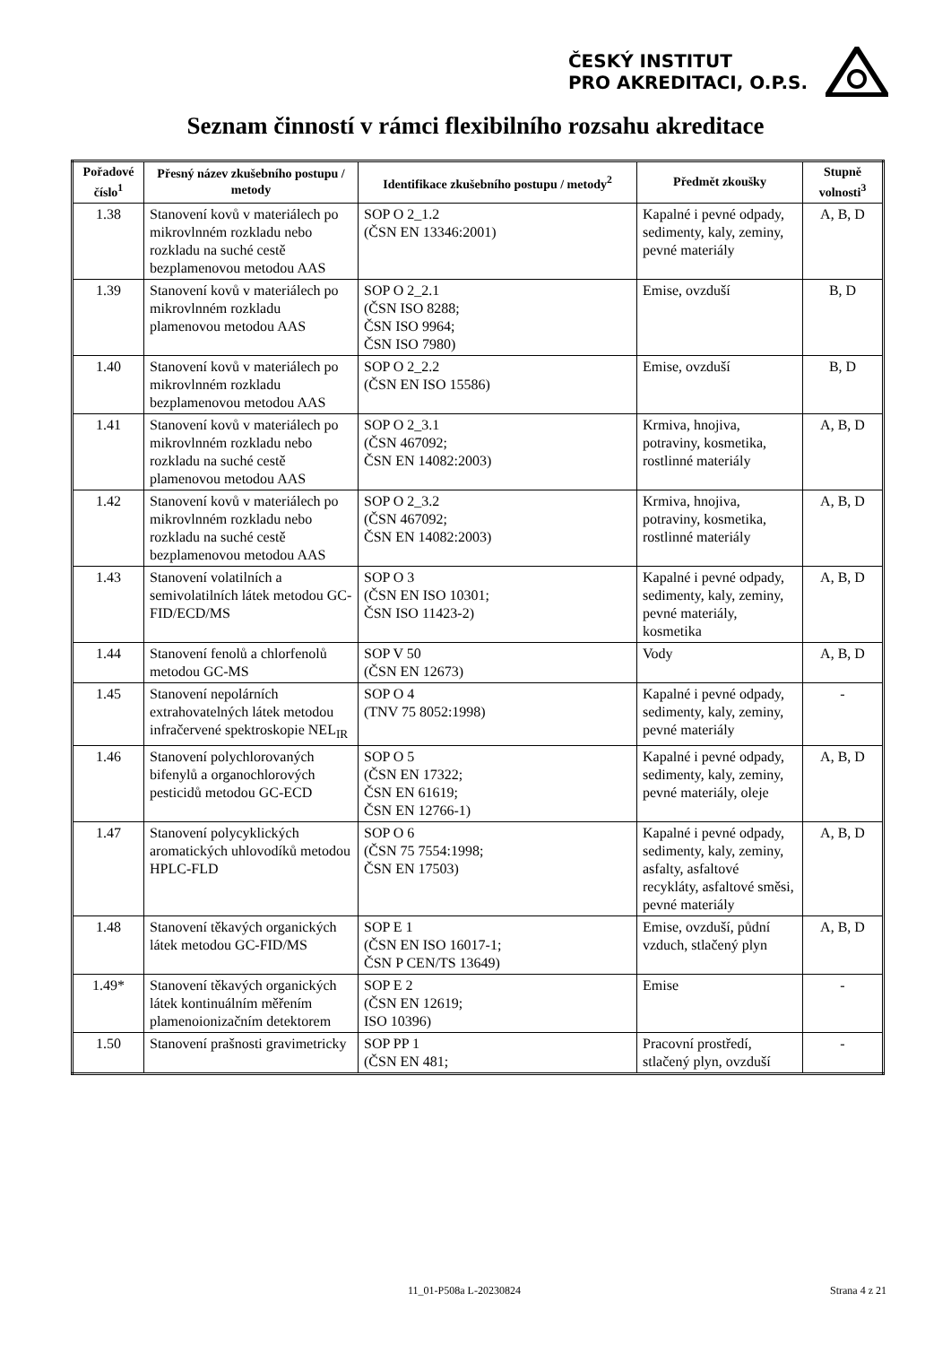ČESKÝ INSTITUT
PRO AKREDITACI, O.P.S.
Seznam činností v rámci flexibilního rozsahu akreditace
| Pořadové číslo<sup>1</sup> | Přesný název zkušebního postupu / metody | Identifikace zkušebního postupu / metody<sup>2</sup> | Předmět zkoušky | Stupně volnosti<sup>3</sup> |
| --- | --- | --- | --- | --- |
| 1.38 | Stanovení kovů v materiálech po mikrovlnném rozkladu nebo rozkladu na suché cestě bezplamenovou metodou AAS | SOP O 2_1.2 (ČSN EN 13346:2001) | Kapalné i pevné odpady, sedimenty, kaly, zeminy, pevné materiály | A, B, D |
| 1.39 | Stanovení kovů v materiálech po mikrovlnném rozkladu plamenovou metodou AAS | SOP O 2_2.1 (ČSN ISO 8288; ČSN ISO 9964; ČSN ISO 7980) | Emise, ovzduší | B, D |
| 1.40 | Stanovení kovů v materiálech po mikrovlnném rozkladu bezplamenovou metodou AAS | SOP O 2_2.2 (ČSN EN ISO 15586) | Emise, ovzduší | B, D |
| 1.41 | Stanovení kovů v materiálech po mikrovlnném rozkladu nebo rozkladu na suché cestě plamenovou metodou AAS | SOP O 2_3.1 (ČSN 467092; ČSN EN 14082:2003) | Krmiva, hnojiva, potraviny, kosmetika, rostlinné materiály | A, B, D |
| 1.42 | Stanovení kovů v materiálech po mikrovlnném rozkladu nebo rozkladu na suché cestě bezplamenovou metodou AAS | SOP O 2_3.2 (ČSN 467092; ČSN EN 14082:2003) | Krmiva, hnojiva, potraviny, kosmetika, rostlinné materiály | A, B, D |
| 1.43 | Stanovení volatilních a semivolatilních látek metodou GC-FID/ECD/MS | SOP O 3 (ČSN EN ISO 10301; ČSN ISO 11423-2) | Kapalné i pevné odpady, sedimenty, kaly, zeminy, pevné materiály, kosmetika | A, B, D |
| 1.44 | Stanovení fenolů a chlorfenolů metodou GC-MS | SOP V 50 (ČSN EN 12673) | Vody | A, B, D |
| 1.45 | Stanovení nepolárních extrahovatelných látek metodou infračervené spektroskopie NEL<sub>IR</sub> | SOP O 4 (TNV 75 8052:1998) | Kapalné i pevné odpady, sedimenty, kaly, zeminy, pevné materiály | - |
| 1.46 | Stanovení polychlorovaných bifenylů a organochlorových pesticidů metodou GC-ECD | SOP O 5 (ČSN EN 17322; ČSN EN 61619; ČSN EN 12766-1) | Kapalné i pevné odpady, sedimenty, kaly, zeminy, pevné materiály, oleje | A, B, D |
| 1.47 | Stanovení polycyklických aromatických uhlovodíků metodou HPLC-FLD | SOP O 6 (ČSN 75 7554:1998; ČSN EN 17503) | Kapalné i pevné odpady, sedimenty, kaly, zeminy, asfalty, asfaltové recykláty, asfaltové směsi, pevné materiály | A, B, D |
| 1.48 | Stanovení těkavých organických látek metodou GC-FID/MS | SOP E 1 (ČSN EN ISO 16017-1; ČSN P CEN/TS 13649) | Emise, ovzduší, půdní vzduch, stlačený plyn | A, B, D |
| 1.49* | Stanovení těkavých organických látek kontinuálním měřením plamenoionizačním detektorem | SOP E 2 (ČSN EN 12619; ISO 10396) | Emise | - |
| 1.50 | Stanovení prašnosti gravimetricky | SOP PP 1 (ČSN EN 481; | Pracovní prostředí, stlačený plyn, ovzduší | - |
11_01-P508a L-20230824 Strana 4 z 21